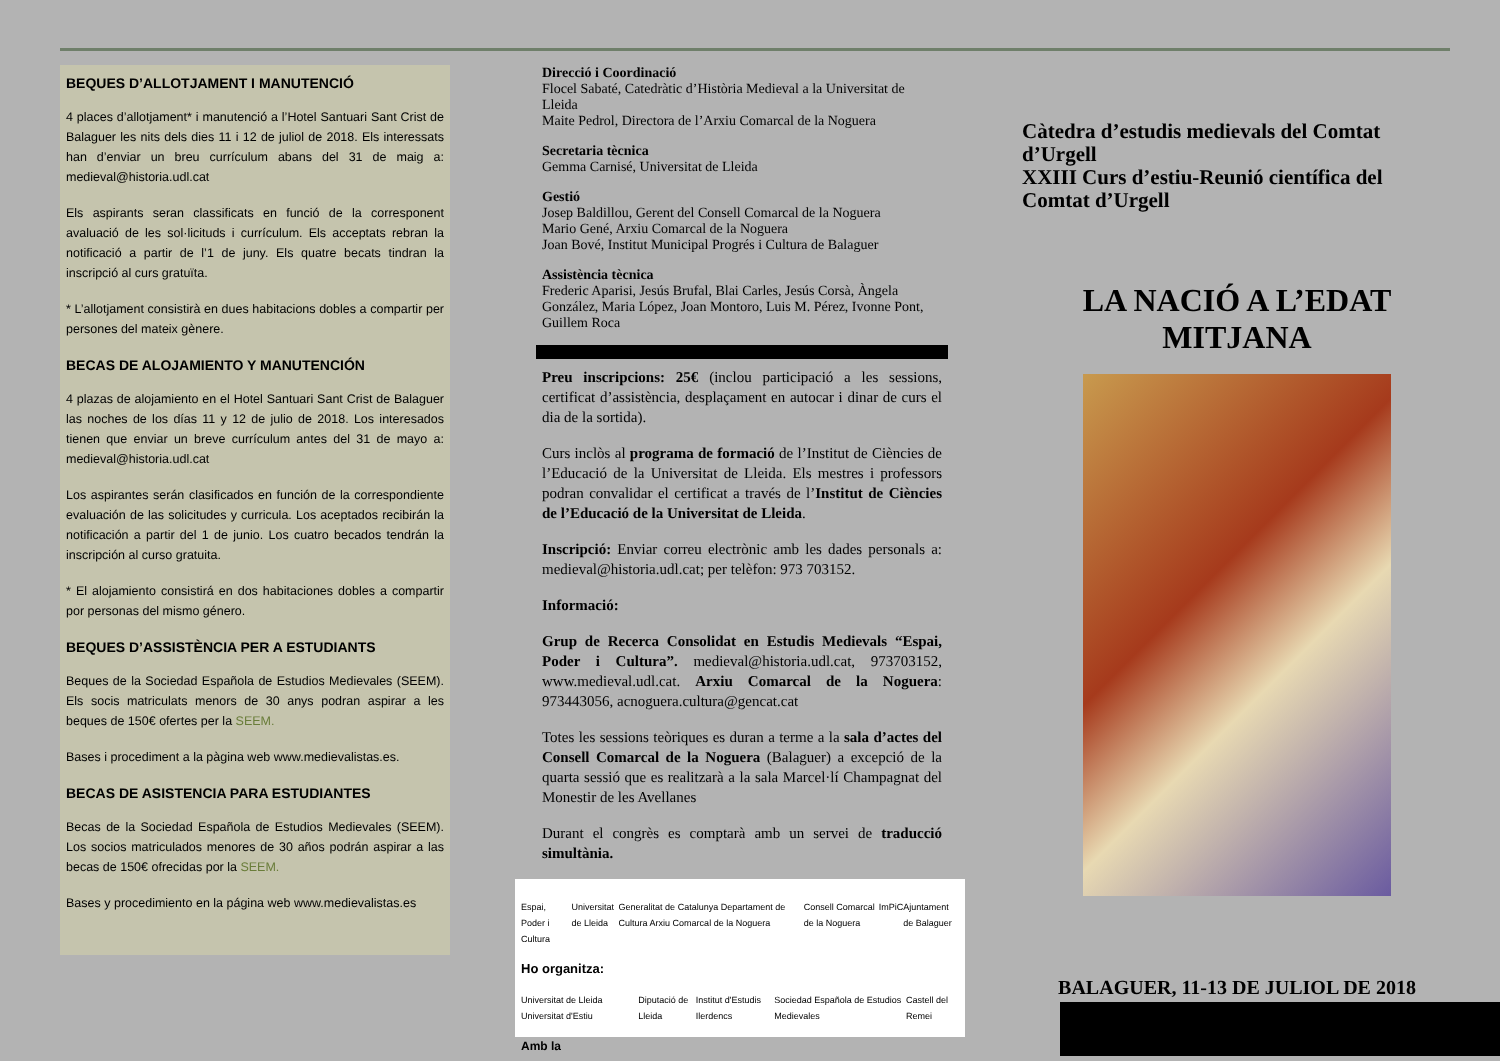BEQUES D’ALLOTJAMENT I MANUTENCIÓ
4 places d’allotjament* i manutenció a l’Hotel Santuari Sant Crist de Balaguer les nits dels dies 11 i 12 de juliol de 2018. Els interessats han d’enviar un breu currículum abans del 31 de maig a: medieval@historia.udl.cat
Els aspirants seran classificats en funció de la corresponent avaluació de les sol·licituds i currículum. Els acceptats rebran la notificació a partir de l’1 de juny. Els quatre becats tindran la inscripció al curs gratuïta.
* L’allotjament consistirà en dues habitacions dobles a compartir per persones del mateix gènere.
BECAS DE ALOJAMIENTO Y MANUTENCIÓN
4 plazas de alojamiento en el Hotel Santuari Sant Crist de Balaguer las noches de los días 11 y 12 de julio de 2018. Los interesados tienen que enviar un breve currículum antes del 31 de mayo a: medieval@historia.udl.cat
Los aspirantes serán clasificados en función de la correspondiente evaluación de las solicitudes y curricula. Los aceptados recibirán la notificación a partir del 1 de junio. Los cuatro becados tendrán la inscripción al curso gratuita.
* El alojamiento consistirá en dos habitaciones dobles a compartir por personas del mismo género.
BEQUES D’ASSISTÈNCIA PER A ESTUDIANTS
Beques de la Sociedad Española de Estudios Medievales (SEEM). Els socis matriculats menors de 30 anys podran aspirar a les beques de 150€ ofertes per la SEEM.
Bases i procediment a la pàgina web www.medievalistas.es.
BECAS DE ASISTENCIA PARA ESTUDIANTES
Becas de la Sociedad Española de Estudios Medievales (SEEM). Los socios matriculados menores de 30 años podrán aspirar a las becas de 150€ ofrecidas por la SEEM.
Bases y procedimiento en la página web www.medievalistas.es
Direcció i Coordinació
Flocel Sabaté, Catedràtic d’Història Medieval a la Universitat de Lleida
Maite Pedrol, Directora de l’Arxiu Comarcal de la Noguera
Secretaria tècnica
Gemma Carnisé, Universitat de Lleida
Gestió
Josep Baldillou, Gerent del Consell Comarcal de la Noguera
Mario Gené, Arxiu Comarcal de la Noguera
Joan Bové, Institut Municipal Progrés i Cultura de Balaguer
Assistència tècnica
Frederic Aparisi, Jesús Brufal, Blai Carles, Jesús Corsà, Àngela González, Maria López, Joan Montoro, Luis M. Pérez, Ivonne Pont, Guillem Roca
Preu inscripcions: 25€ (inclou participació a les sessions, certificat d’assistència, desplaçament en autocar i dinar de curs el dia de la sortida).
Curs inclòs al programa de formació de l’Institut de Ciències de l’Educació de la Universitat de Lleida. Els mestres i professors podran convalidar el certificat a través de l’Institut de Ciències de l’Educació de la Universitat de Lleida.
Inscripció: Enviar correu electrònic amb les dades personals a: medieval@historia.udl.cat; per telèfon: 973 703152.
Informació:
Grup de Recerca Consolidat en Estudis Medievals “Espai, Poder i Cultura”. medieval@historia.udl.cat, 973703152, www.medieval.udl.cat. Arxiu Comarcal de la Noguera: 973443056, acnoguera.cultura@gencat.cat
Totes les sessions teòriques es duran a terme a la sala d’actes del Consell Comarcal de la Noguera (Balaguer) a excepció de la quarta sessió que es realitzarà a la sala Marcel·lí Champagnat del Monestir de les Avellanes
Durant el congrès es comptarà amb un servei de traducció simultània.
Espai, Poder i Cultura Universitat de Lleida Generalitat de Catalunya Departament de Cultura Arxiu Comarcal de la Noguera Consell Comarcal de la Noguera ImPiC Ajuntament de Balaguer
Ho organitza:
Universitat de Lleida Universitat d'Estiu Diputació de Lleida Institut d'Estudis Ilerdencs Sociedad Española de Estudios Medievales Castell del Remei
Amb la
Càtedra d’estudis medievals del Comtat d’Urgell
XXIII Curs d’estiu-Reunió científica del Comtat d’Urgell
LA NACIÓ A L’EDAT MITJANA
BALAGUER, 11-13 DE JULIOL DE 2018